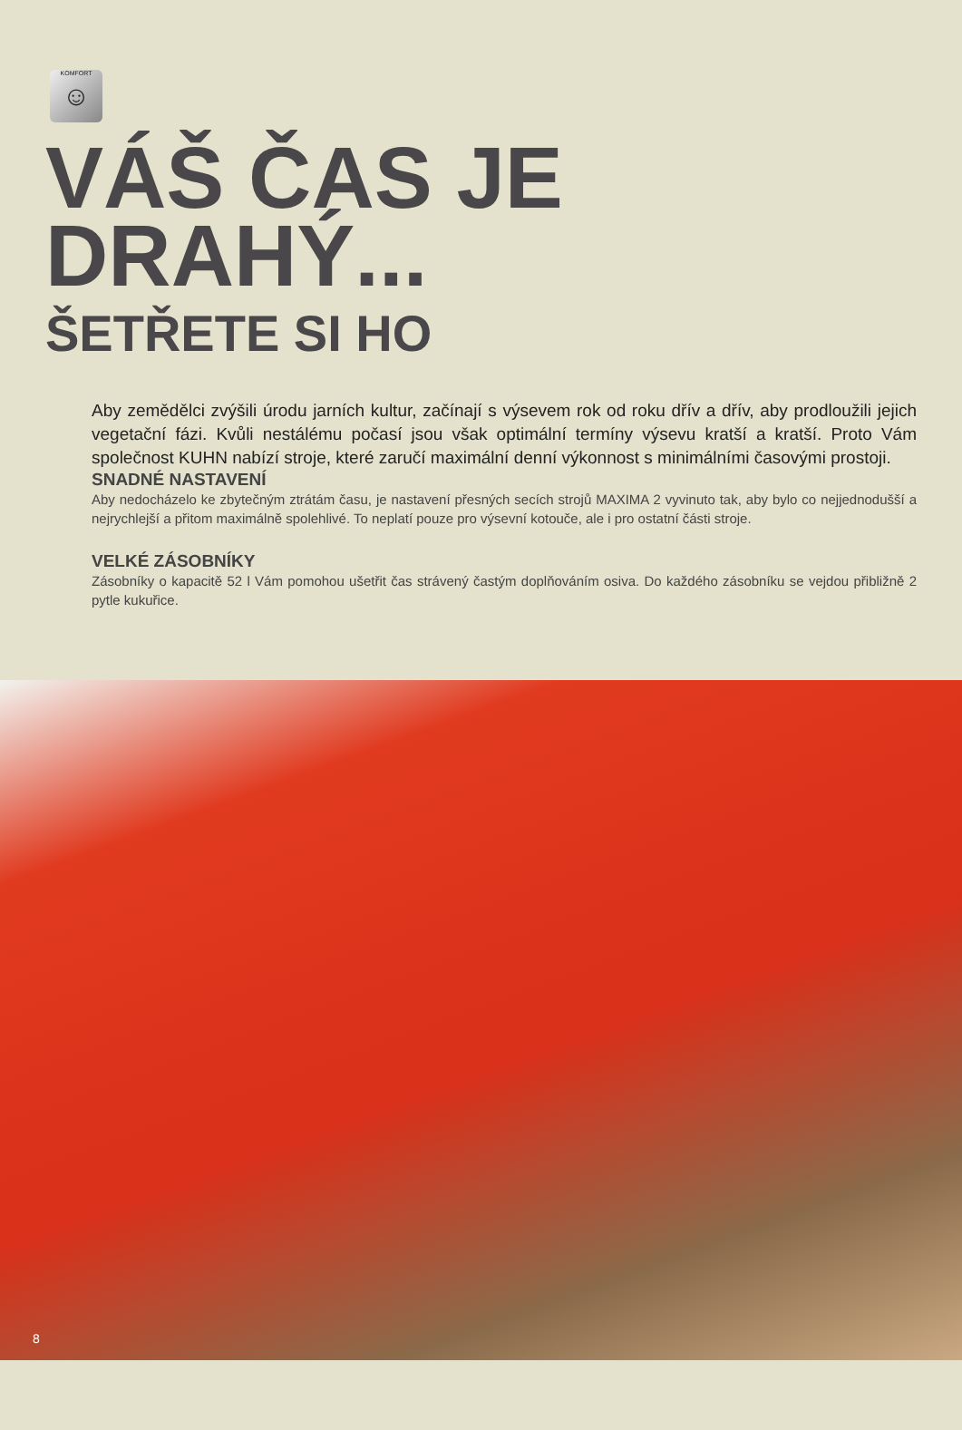KOMFORT
☺
VÁŠ ČAS JE
DRAHÝ...
ŠETŘETE SI HO
Aby zemědělci zvýšili úrodu jarních kultur, začínají s výsevem rok od roku dřív a dřív, aby prodloužili jejich vegetační fázi. Kvůli nestálému počasí jsou však optimální termíny výsevu kratší a kratší. Proto Vám společnost KUHN nabízí stroje, které zaručí maximální denní výkonnost s minimálními časovými prostoji.
SNADNÉ NASTAVENÍ
Aby nedocházelo ke zbytečným ztrátám času, je nastavení přesných secích strojů MAXIMA 2 vyvinuto tak, aby bylo co nejjednodušší a nejrychlejší a přitom maximálně spolehlivé. To neplatí pouze pro výsevní kotouče, ale i pro ostatní části stroje.
VELKÉ ZÁSOBNÍKY
Zásobníky o kapacitě 52 l Vám pomohou ušetřit čas strávený častým doplňováním osiva. Do každého zásobníku se vejdou přibližně 2 pytle kukuřice.
8